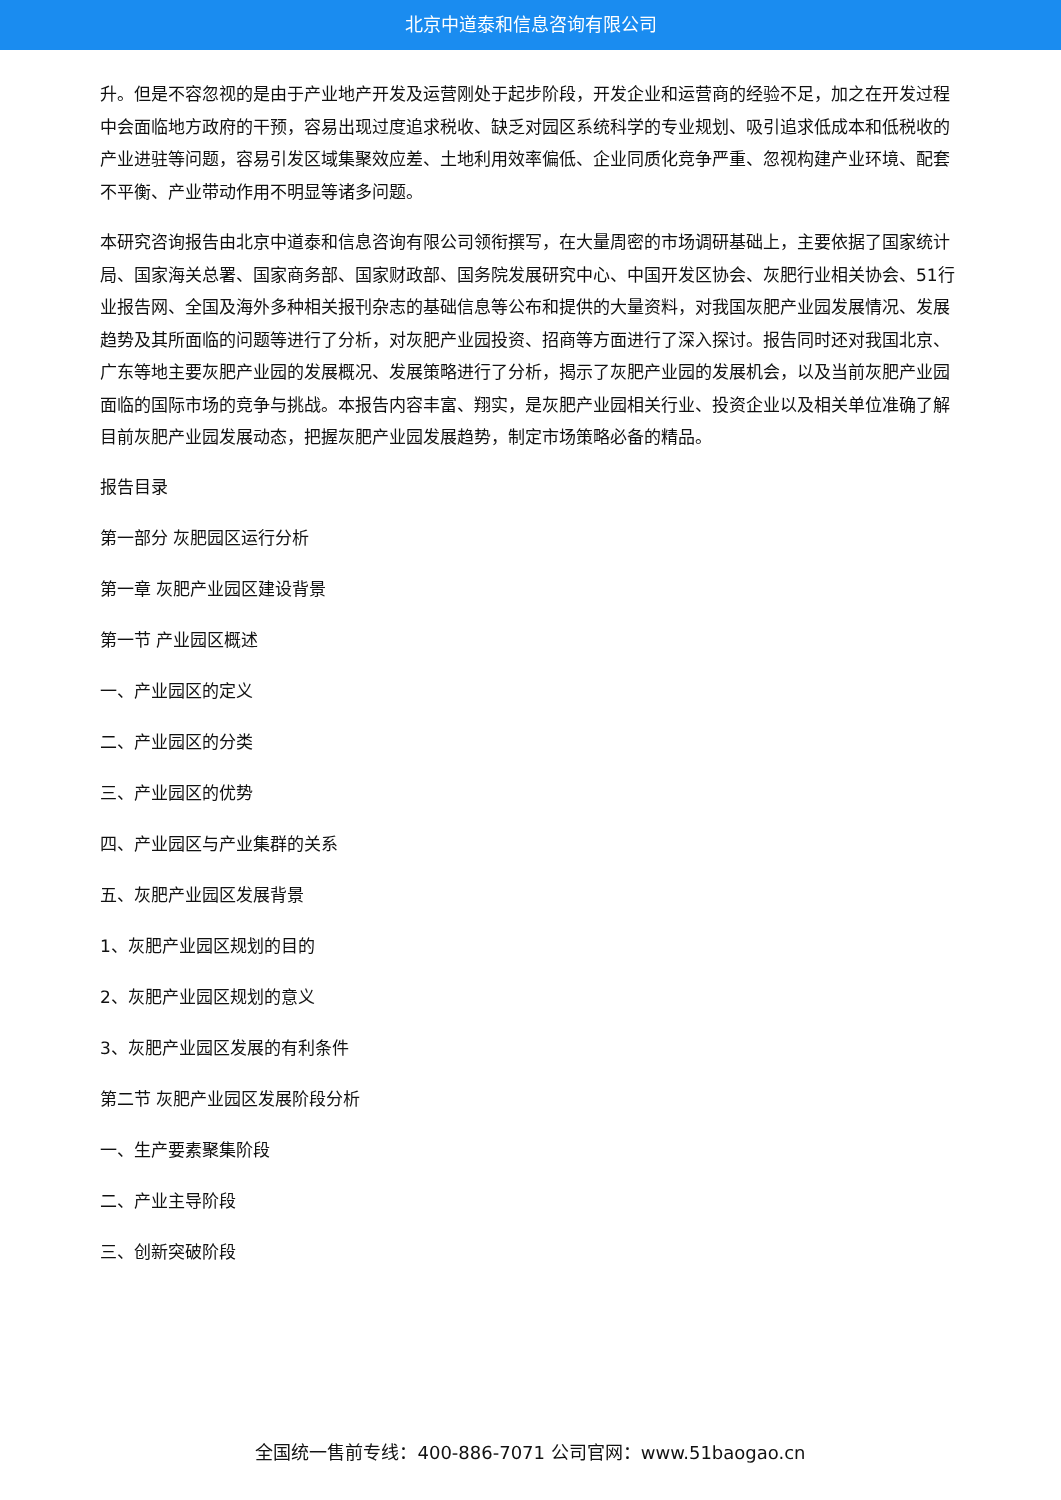北京中道泰和信息咨询有限公司
升。但是不容忽视的是由于产业地产开发及运营刚处于起步阶段，开发企业和运营商的经验不足，加之在开发过程中会面临地方政府的干预，容易出现过度追求税收、缺乏对园区系统科学的专业规划、吸引追求低成本和低税收的产业进驻等问题，容易引发区域集聚效应差、土地利用效率偏低、企业同质化竞争严重、忽视构建产业环境、配套不平衡、产业带动作用不明显等诸多问题。
本研究咨询报告由北京中道泰和信息咨询有限公司领衔撰写，在大量周密的市场调研基础上，主要依据了国家统计局、国家海关总署、国家商务部、国家财政部、国务院发展研究中心、中国开发区协会、灰肥行业相关协会、51行业报告网、全国及海外多种相关报刊杂志的基础信息等公布和提供的大量资料，对我国灰肥产业园发展情况、发展趋势及其所面临的问题等进行了分析，对灰肥产业园投资、招商等方面进行了深入探讨。报告同时还对我国北京、广东等地主要灰肥产业园的发展概况、发展策略进行了分析，揭示了灰肥产业园的发展机会，以及当前灰肥产业园面临的国际市场的竞争与挑战。本报告内容丰富、翔实，是灰肥产业园相关行业、投资企业以及相关单位准确了解目前灰肥产业园发展动态，把握灰肥产业园发展趋势，制定市场策略必备的精品。
报告目录
第一部分 灰肥园区运行分析
第一章 灰肥产业园区建设背景
第一节 产业园区概述
一、产业园区的定义
二、产业园区的分类
三、产业园区的优势
四、产业园区与产业集群的关系
五、灰肥产业园区发展背景
1、灰肥产业园区规划的目的
2、灰肥产业园区规划的意义
3、灰肥产业园区发展的有利条件
第二节 灰肥产业园区发展阶段分析
一、生产要素聚集阶段
二、产业主导阶段
三、创新突破阶段
全国统一售前专线：400-886-7071 公司官网：www.51baogao.cn